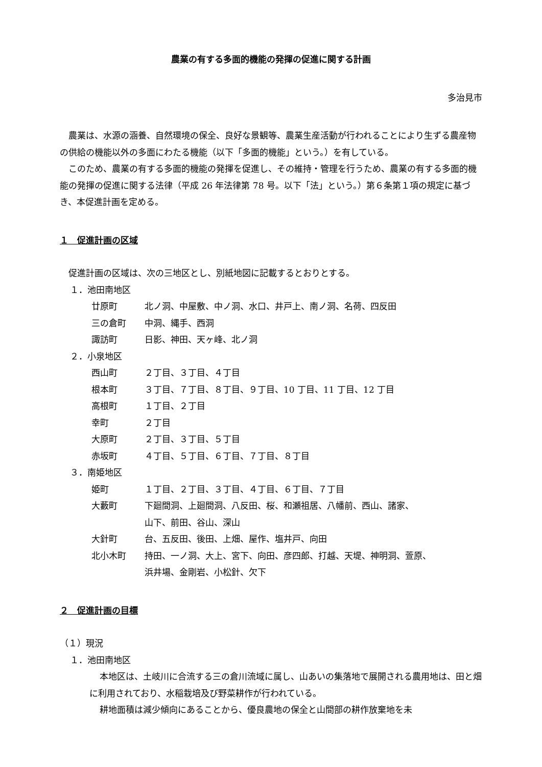農業の有する多面的機能の発揮の促進に関する計画
多治見市
農業は、水源の涵養、自然環境の保全、良好な景観等、農業生産活動が行われることにより生ずる農産物の供給の機能以外の多面にわたる機能（以下「多面的機能」という。）を有している。
このため、農業の有する多面的機能の発揮を促進し、その維持・管理を行うため、農業の有する多面的機能の発揮の促進に関する法律（平成 26 年法律第 78 号。以下「法」という。）第６条第１項の規定に基づき、本促進計画を定める。
１　促進計画の区域
促進計画の区域は、次の三地区とし、別紙地図に記載するとおりとする。
１．池田南地区
廿原町 北ノ洞、中屋敷、中ノ洞、水口、井戸上、南ノ洞、名荷、四反田
三の倉町 中洞、縄手、西洞
諏訪町 日影、神田、天ヶ峰、北ノ洞
２．小泉地区
西山町 ２丁目、３丁目、４丁目
根本町 ３丁目、７丁目、８丁目、９丁目、10 丁目、11 丁目、12 丁目
高根町 １丁目、２丁目
幸町 ２丁目
大原町 ２丁目、３丁目、５丁目
赤坂町 ４丁目、５丁目、６丁目、７丁目、８丁目
３．南姫地区
姫町 １丁目、２丁目、３丁目、４丁目、６丁目、７丁目
大藪町 下廻間洞、上廻間洞、八反田、桜、和瀬祖居、八幡前、西山、諸家、
山下、前田、谷山、深山
大針町 台、五反田、後田、上畑、屋作、塩井戸、向田
北小木町 持田、一ノ洞、大上、宮下、向田、彦四郎、打越、天堤、神明洞、萱原、
浜井場、金剛岩、小松針、欠下
２　促進計画の目標
（１）現況
１．池田南地区
本地区は、土岐川に合流する三の倉川流域に属し、山あいの集落地で展開される農用地は、田と畑に利用されており、水稲栽培及び野菜耕作が行われている。
耕地面積は減少傾向にあることから、優良農地の保全と山間部の耕作放棄地を未